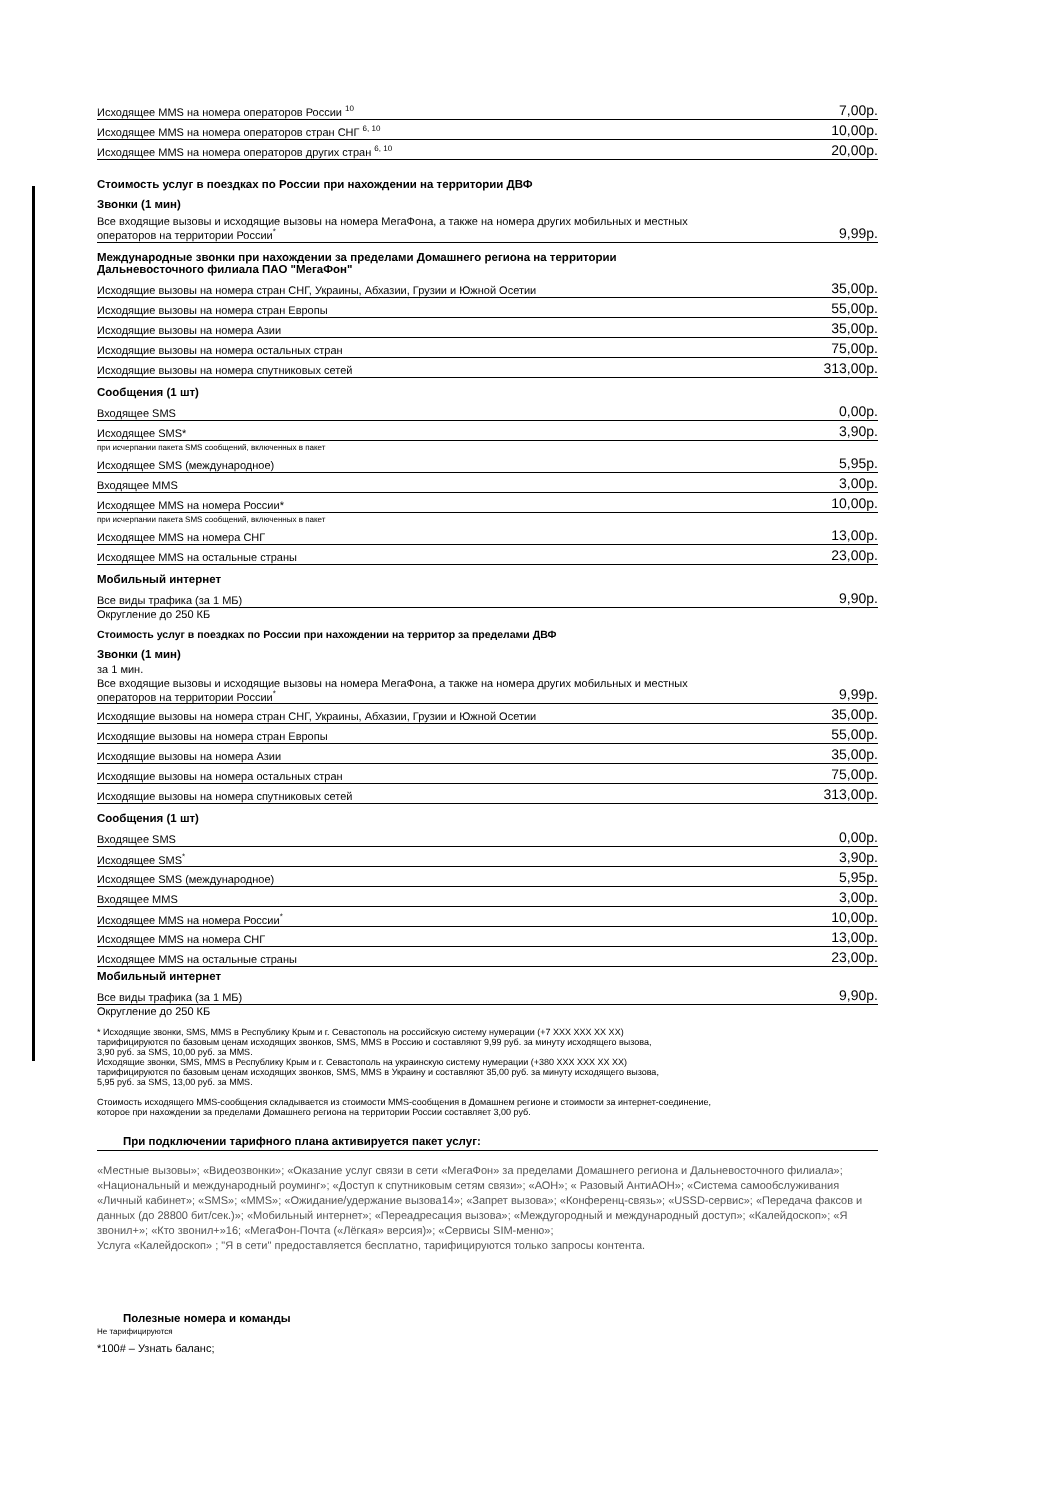| Исходящее MMS на номера операторов России <sup>10</sup> | 7,00р. |
| Исходящее MMS на номера операторов стран СНГ <sup>6, 10</sup> | 10,00р. |
| Исходящее MMS на номера операторов других стран <sup>6, 10</sup> | 20,00р. |
Стоимость услуг в поездках по России при нахождении на территории ДВФ
Звонки (1 мин)
| Все входящие вызовы и исходящие вызовы на номера МегаФона, а также на номера других мобильных и местных операторов на территории России<sup>*</sup> | 9,99р. |
Международные звонки при нахождении за пределами Домашнего региона на территории
Дальневосточного филиала ПАО "МегаФон"
| Исходящие вызовы на номера стран СНГ, Украины, Абхазии, Грузии и Южной Осетии | 35,00р. |
| Исходящие вызовы на номера стран Европы | 55,00р. |
| Исходящие вызовы на номера Азии | 35,00р. |
| Исходящие вызовы на номера остальных стран | 75,00р. |
| Исходящие вызовы на номера спутниковых сетей | 313,00р. |
Сообщения (1 шт)
| Входящее SMS | 0,00р. |
| Исходящее SMS* | 3,90р. |
| при исчерпании пакета SMS сообщений, включенных в пакет | |
| Исходящее SMS (международное) | 5,95р. |
| Входящее MMS | 3,00р. |
| Исходящее MMS на номера России* | 10,00р. |
| при исчерпании пакета SMS сообщений, включенных в пакет | |
| Исходящее MMS на номера СНГ | 13,00р. |
| Исходящее MMS на остальные страны | 23,00р. |
Мобильный интернет
| Все виды трафика (за 1 МБ) | 9,90р. |
Округление до 250 КБ
Стоимость услуг в поездках по России при нахождении на территор за пределами ДВФ
Звонки (1 мин)
за 1 мин.
| Все входящие вызовы и исходящие вызовы на номера МегаФона, а также на номера других мобильных и местных операторов на территории России<sup>*</sup> | 9,99р. |
| Исходящие вызовы на номера стран СНГ, Украины, Абхазии, Грузии и Южной Осетии | 35,00р. |
| Исходящие вызовы на номера стран Европы | 55,00р. |
| Исходящие вызовы на номера Азии | 35,00р. |
| Исходящие вызовы на номера остальных стран | 75,00р. |
| Исходящие вызовы на номера спутниковых сетей | 313,00р. |
Сообщения (1 шт)
| Входящее SMS | 0,00р. |
| Исходящее SMS<sup>*</sup> | 3,90р. |
| Исходящее SMS (международное) | 5,95р. |
| Входящее MMS | 3,00р. |
| Исходящее MMS на номера России<sup>*</sup> | 10,00р. |
| Исходящее MMS на номера СНГ | 13,00р. |
| Исходящее MMS на остальные страны | 23,00р. |
Мобильный интернет
| Все виды трафика (за 1 МБ) | 9,90р. |
Округление до 250 КБ
* Исходящие звонки, SMS, MMS в Республику Крым и г. Севастополь на российскую систему нумерации (+7 XXX XXX XX XX)
тарифицируются по базовым ценам исходящих звонков, SMS, MMS в Россию и составляют 9,99 руб. за минуту исходящего вызова,
3,90 руб. за SMS, 10,00 руб. за MMS.
Исходящие звонки, SMS, MMS в Республику Крым и г. Севастополь на украинскую систему нумерации (+380 XXX XXX XX XX)
тарифицируются по базовым ценам исходящих звонков, SMS, MMS в Украину и составляют 35,00 руб. за минуту исходящего вызова,
5,95 руб. за SMS, 13,00 руб. за MMS.
Стоимость исходящего MMS-сообщения складывается из стоимости MMS-сообщения в Домашнем регионе и стоимости за интернет-соединение,
которое при нахождении за пределами Домашнего региона на территории России составляет 3,00 руб.
При подключении тарифного плана активируется пакет услуг:
«Местные вызовы»; «Видеозвонки»; «Оказание услуг связи в сети «МегаФон» за пределами Домашнего региона и Дальневосточного филиала»; «Национальный и международный роуминг»; «Доступ к спутниковым сетям связи»; «АОН»; « Разовый АнтиАОН»; «Система самообслуживания «Личный кабинет»; «SMS»; «MMS»; «Ожидание/удержание вызова14»; «Запрет вызова»; «Конференц-связь»; «USSD-сервис»; «Передача факсов и данных (до 28800 бит/сек.)»; «Мобильный интернет»; «Переадресация вызова»; «Междугородный и международный доступ»; «Калейдоскоп»; «Я звонил+»; «Кто звонил+»16; «МегаФон-Почта («Лёгкая» версия)»; «Сервисы SIM-меню»;
Услуга «Калейдоскоп» ; "Я в сети" предоставляется бесплатно, тарифицируются только запросы контента.
Полезные номера и команды
Не тарифицируются
*100# – Узнать баланс;